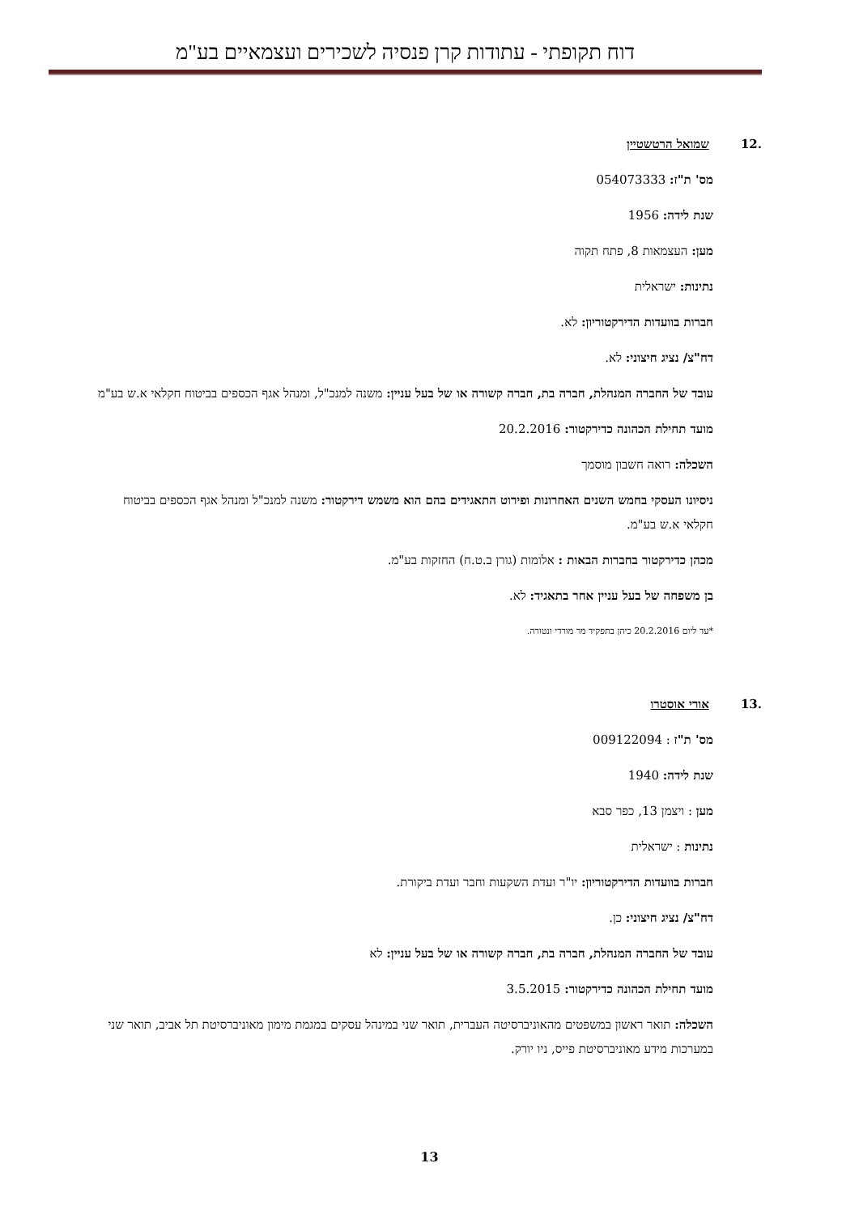דוח תקופתי - עתודות קרן פנסיה לשכירים ועצמאיים בע"מ
.12 שמואל הרטשטיין
מס' ת"ז: 054073333
שנת לידה: 1956
מען: העצמאות 8, פתח תקוה
נתינות: ישראלית
חברות בוועדות הדירקטוריון: לא.
דח"צ/ נציג חיצוני: לא.
עובד של החברה המנהלת, חברה בת, חברה קשורה או של בעל עניין: משנה למנכ"ל, ומנהל אגף הכספים בביטוח חקלאי א.ש בע"מ
מועד תחילת הכהונה כדירקטור: 20.2.2016
השכלה: רואה חשבון מוסמך
ניסיונו העסקי בחמש השנים האחרונות ופירוט התאגידים בהם הוא משמש דירקטור: משנה למנכ"ל ומנהל אגף הכספים בביטוח חקלאי א.ש בע"מ.
מכהן כדירקטור בחברות הבאות : אלומות (גורן ב.ט.ח) החזקות בע"מ.
בן משפחה של בעל עניין אחר בתאגיד: לא.
*עד ליום 20.2.2016 כיהן בתפקיד מר מורדי ונטורה.
.13 אורי אוסטרו
מס' ת"ז : 009122094
שנת לידה: 1940
מען : ויצמן 13, כפר סבא
נתינות : ישראלית
חברות בוועדות הדירקטוריון: יו"ר ועדת השקעות וחבר ועדת ביקורת.
דח"צ/ נציג חיצוני: כן.
עובד של החברה המנהלת, חברה בת, חברה קשורה או של בעל עניין: לא
מועד תחילת הכהונה כדירקטור: 3.5.2015
השכלה: תואר ראשון במשפטים מהאוניברסיטה העברית, תואר שני במינהל עסקים במגמת מימון מאוניברסיטת תל אביב, תואר שני במערכות מידע מאוניברסיטת פייס, ניו יורק.
13